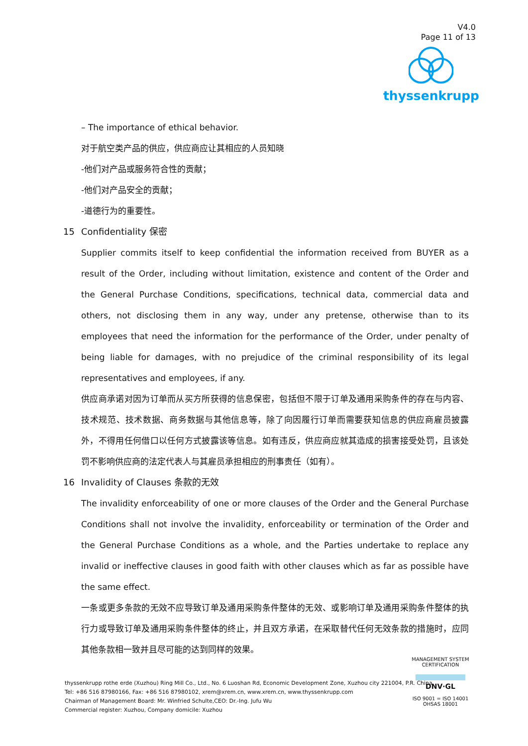V4.0
Page 11 of 13
thyssenkrupp
– The importance of ethical behavior.
对于航空类产品的供应，供应商应让其相应的人员知晓
-他们对产品或服务符合性的贡献；
-他们对产品安全的贡献；
-道德行为的重要性。
15 Confidentiality 保密
Supplier commits itself to keep confidential the information received from BUYER as a result of the Order, including without limitation, existence and content of the Order and the General Purchase Conditions, specifications, technical data, commercial data and others, not disclosing them in any way, under any pretense, otherwise than to its employees that need the information for the performance of the Order, under penalty of being liable for damages, with no prejudice of the criminal responsibility of its legal representatives and employees, if any.
供应商承诺对因为订单而从买方所获得的信息保密，包括但不限于订单及通用采购条件的存在与内容、技术规范、技术数据、商务数据与其他信息等，除了向因履行订单而需要获知信息的供应商雇员披露外，不得用任何借口以任何方式披露该等信息。如有违反，供应商应就其造成的损害接受处罚，且该处罚不影响供应商的法定代表人与其雇员承担相应的刑事责任（如有）。
16 Invalidity of Clauses 条款的无效
The invalidity enforceability of one or more clauses of the Order and the General Purchase Conditions shall not involve the invalidity, enforceability or termination of the Order and the General Purchase Conditions as a whole, and the Parties undertake to replace any invalid or ineffective clauses in good faith with other clauses which as far as possible have the same effect.
一条或更多条款的无效不应导致订单及通用采购条件整体的无效、或影响订单及通用采购条件整体的执行力或导致订单及通用采购条件整体的终止，并且双方承诺，在采取替代任何无效条款的措施时，应同其他条款相一致并且尽可能的达到同样的效果。
thyssenkrupp rothe erde (Xuzhou) Ring Mill Co., Ltd., No. 6 Luoshan Rd, Economic Development Zone, Xuzhou city 221004, P.R. China
Tel: +86 516 87980166, Fax: +86 516 87980102, xrem@xrem.cn, www.xrem.cn, www.thyssenkrupp.com
Chairman of Management Board: Mr. Winfried Schulte,CEO: Dr.-Ing. Jufu Wu
Commercial register: Xuzhou, Company domicile: Xuzhou
MANAGEMENT SYSTEM CERTIFICATION
DNV·GL
ISO 9001 = ISO 14001
OHSAS 18001